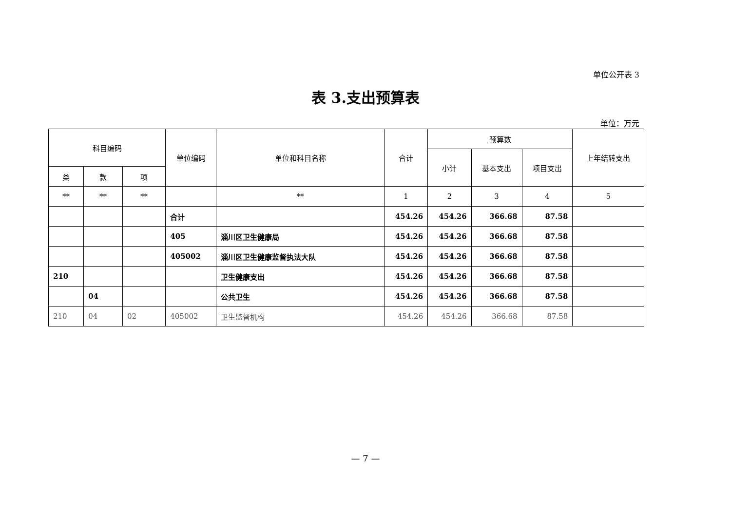单位公开表 3
表 3.支出预算表
单位：万元
| 科目编码 | | | 单位编码 | 单位和科目名称 | 合计 | 预算数 | | | 上年结转支出 |
| --- | --- | --- | --- | --- | --- | --- | --- | --- | --- |
| | | | | | | 小计 | 基本支出 | 项目支出 | |
| 类 | 款 | 项 | | | | | | | |
| ** | ** | ** | | ** | 1 | 2 | 3 | 4 | 5 |
| | | | 合计 | | 454.26 | 454.26 | 366.68 | 87.58 | |
| | | | 405 | 淄川区卫生健康局 | 454.26 | 454.26 | 366.68 | 87.58 | |
| | | | 405002 | 淄川区卫生健康监督执法大队 | 454.26 | 454.26 | 366.68 | 87.58 | |
| 210 | | | | 卫生健康支出 | 454.26 | 454.26 | 366.68 | 87.58 | |
| | 04 | | | 公共卫生 | 454.26 | 454.26 | 366.68 | 87.58 | |
| 210 | 04 | 02 | 405002 | 卫生监督机构 | 454.26 | 454.26 | 366.68 | 87.58 | |
— 7 —